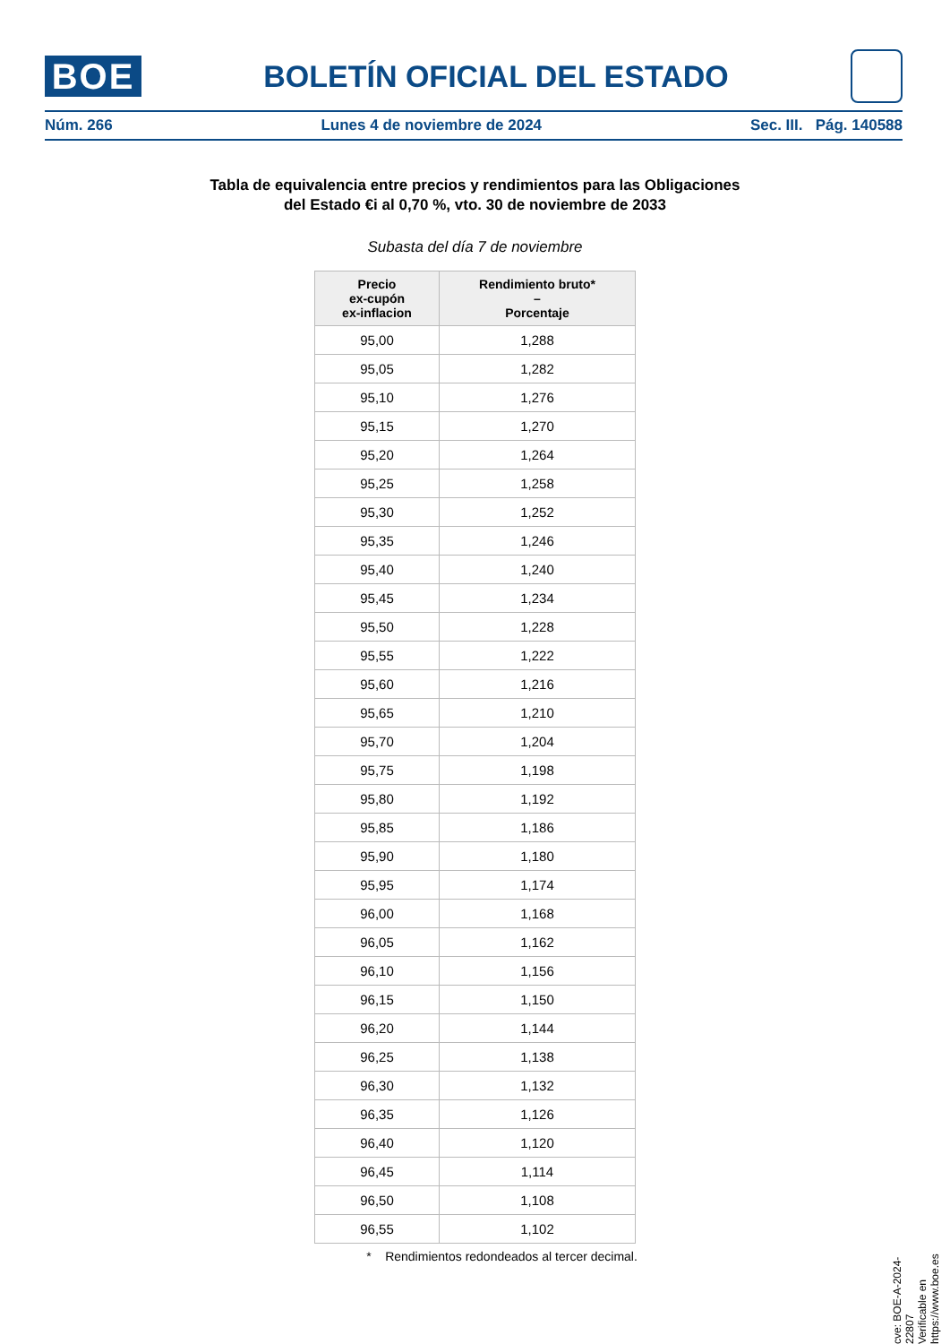BOE
BOLETÍN OFICIAL DEL ESTADO
Núm. 266 Lunes 4 de noviembre de 2024 Sec. III. Pág. 140588
Tabla de equivalencia entre precios y rendimientos para las Obligaciones
del Estado €i al 0,70 %, vto. 30 de noviembre de 2033
Subasta del día 7 de noviembre
| Precio ex-cupón ex-inflacion | Rendimiento bruto* – Porcentaje |
| --- | --- |
| 95,00 | 1,288 |
| 95,05 | 1,282 |
| 95,10 | 1,276 |
| 95,15 | 1,270 |
| 95,20 | 1,264 |
| 95,25 | 1,258 |
| 95,30 | 1,252 |
| 95,35 | 1,246 |
| 95,40 | 1,240 |
| 95,45 | 1,234 |
| 95,50 | 1,228 |
| 95,55 | 1,222 |
| 95,60 | 1,216 |
| 95,65 | 1,210 |
| 95,70 | 1,204 |
| 95,75 | 1,198 |
| 95,80 | 1,192 |
| 95,85 | 1,186 |
| 95,90 | 1,180 |
| 95,95 | 1,174 |
| 96,00 | 1,168 |
| 96,05 | 1,162 |
| 96,10 | 1,156 |
| 96,15 | 1,150 |
| 96,20 | 1,144 |
| 96,25 | 1,138 |
| 96,30 | 1,132 |
| 96,35 | 1,126 |
| 96,40 | 1,120 |
| 96,45 | 1,114 |
| 96,50 | 1,108 |
| 96,55 | 1,102 |
* Rendimientos redondeados al tercer decimal.
cve: BOE-A-2024-22807
Verificable en https://www.boe.es